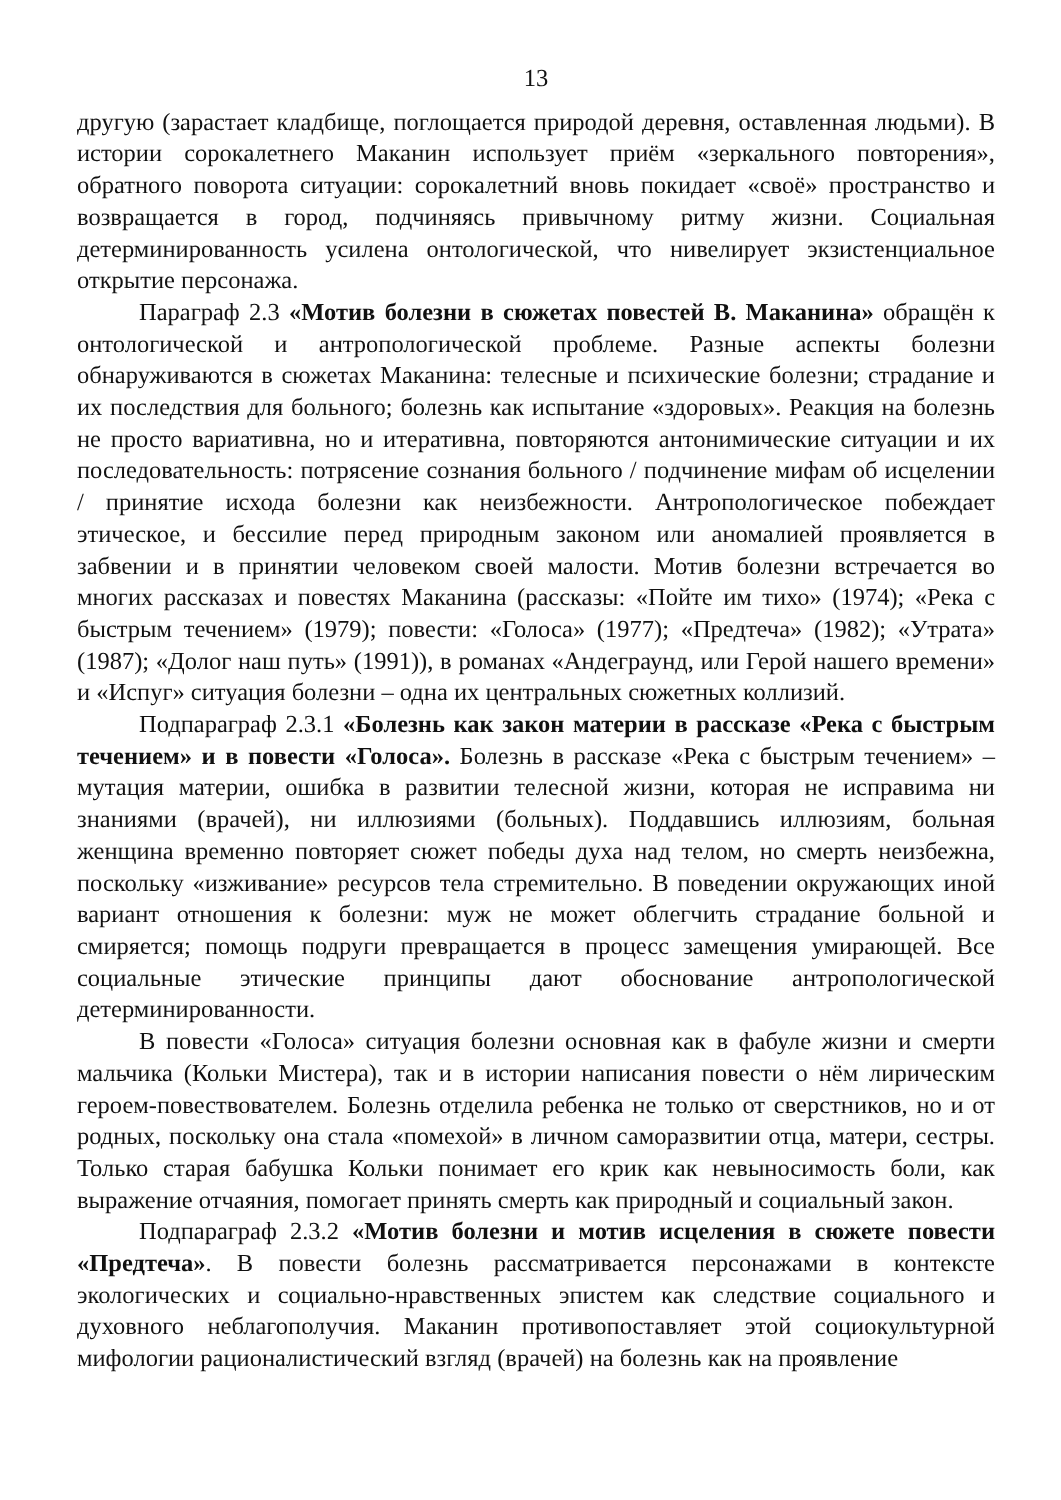13
другую (зарастает кладбище, поглощается природой деревня, оставленная людьми). В истории сорокалетнего Маканин использует приём «зеркального повторения», обратного поворота ситуации: сорокалетний вновь покидает «своё» пространство и возвращается в город, подчиняясь привычному ритму жизни. Социальная детерминированность усилена онтологической, что нивелирует экзистенциальное открытие персонажа.
Параграф 2.3 «Мотив болезни в сюжетах повестей В. Маканина» обращён к онтологической и антропологической проблеме. Разные аспекты болезни обнаруживаются в сюжетах Маканина: телесные и психические болезни; страдание и их последствия для больного; болезнь как испытание «здоровых». Реакция на болезнь не просто вариативна, но и итеративна, повторяются антонимические ситуации и их последовательность: потрясение сознания больного / подчинение мифам об исцелении / принятие исхода болезни как неизбежности. Антропологическое побеждает этическое, и бессилие перед природным законом или аномалией проявляется в забвении и в принятии человеком своей малости. Мотив болезни встречается во многих рассказах и повестях Маканина (рассказы: «Пойте им тихо» (1974); «Река с быстрым течением» (1979); повести: «Голоса» (1977); «Предтеча» (1982); «Утрата» (1987); «Долог наш путь» (1991)), в романах «Андеграунд, или Герой нашего времени» и «Испуг» ситуация болезни – одна их центральных сюжетных коллизий.
Подпараграф 2.3.1 «Болезнь как закон материи в рассказе «Река с быстрым течением» и в повести «Голоса». Болезнь в рассказе «Река с быстрым течением» – мутация материи, ошибка в развитии телесной жизни, которая не исправима ни знаниями (врачей), ни иллюзиями (больных). Поддавшись иллюзиям, больная женщина временно повторяет сюжет победы духа над телом, но смерть неизбежна, поскольку «изживание» ресурсов тела стремительно. В поведении окружающих иной вариант отношения к болезни: муж не может облегчить страдание больной и смиряется; помощь подруги превращается в процесс замещения умирающей. Все социальные этические принципы дают обоснование антропологической детерминированности.
В повести «Голоса» ситуация болезни основная как в фабуле жизни и смерти мальчика (Кольки Мистера), так и в истории написания повести о нём лирическим героем-повествователем. Болезнь отделила ребенка не только от сверстников, но и от родных, поскольку она стала «помехой» в личном саморазвитии отца, матери, сестры. Только старая бабушка Кольки понимает его крик как невыносимость боли, как выражение отчаяния, помогает принять смерть как природный и социальный закон.
Подпараграф 2.3.2 «Мотив болезни и мотив исцеления в сюжете повести «Предтеча». В повести болезнь рассматривается персонажами в контексте экологических и социально-нравственных эпистем как следствие социального и духовного неблагополучия. Маканин противопоставляет этой социокультурной мифологии рационалистический взгляд (врачей) на болезнь как на проявление